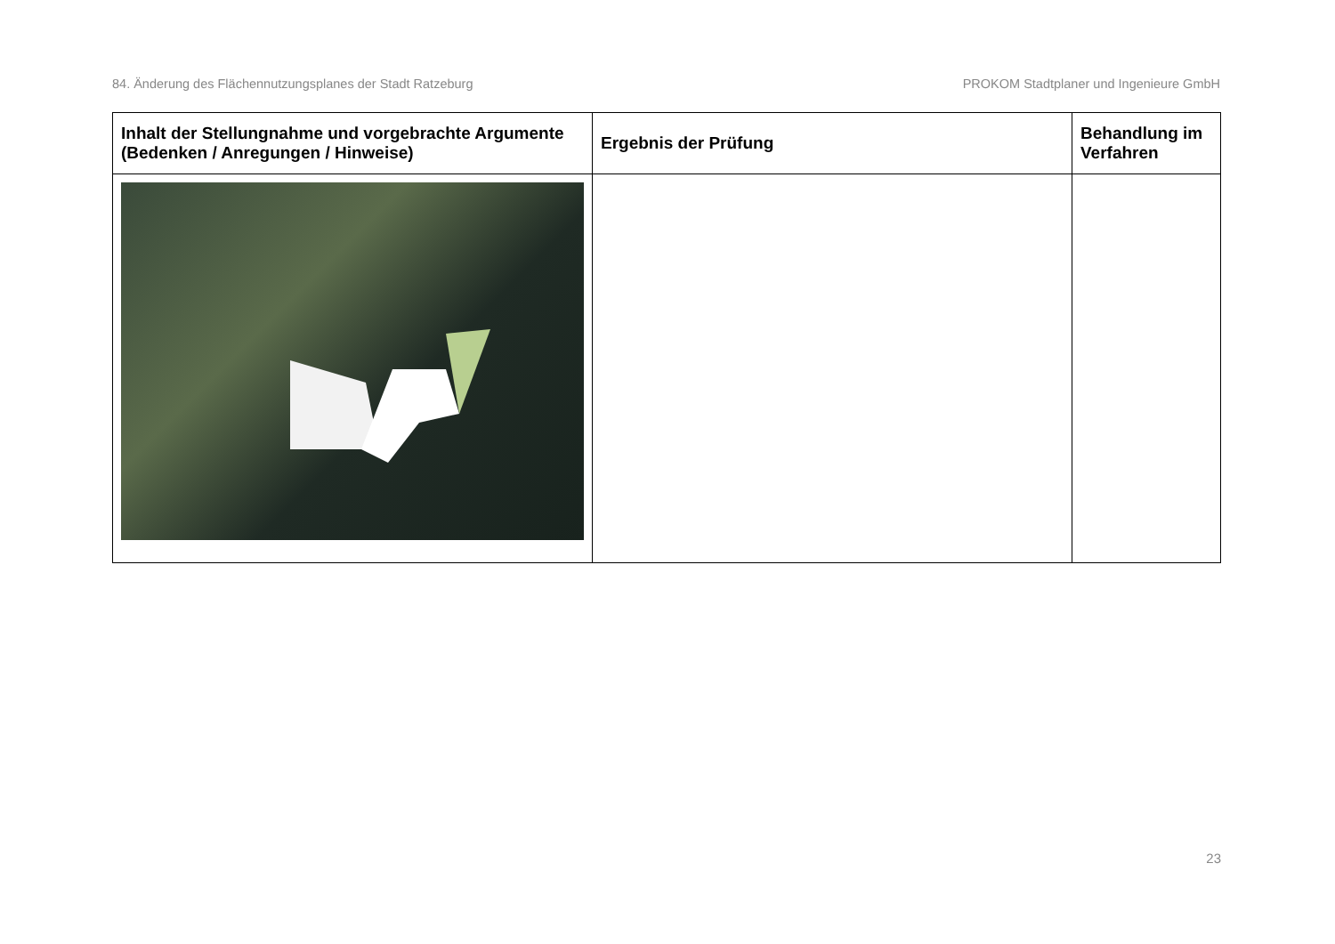84. Änderung des Flächennutzungsplanes der Stadt Ratzeburg PROKOM Stadtplaner und Ingenieure GmbH
| Inhalt der Stellungnahme und vorgebrachte Argumente (Bedenken / Anregungen / Hinweise) | Ergebnis der Prüfung | Behandlung im Verfahren |
| --- | --- | --- |
23